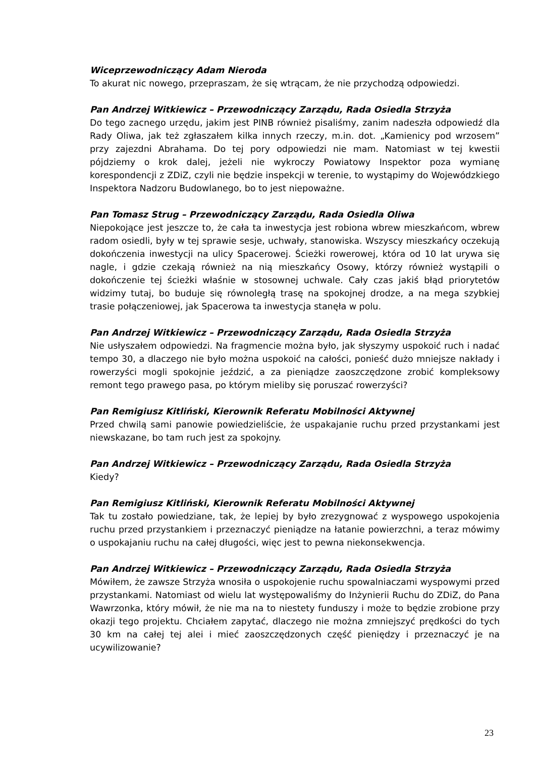Wiceprzewodniczący Adam Nieroda
To akurat nic nowego, przepraszam, że się wtrącam, że nie przychodzą odpowiedzi.
Pan Andrzej Witkiewicz – Przewodniczący Zarządu, Rada Osiedla Strzyża
Do tego zacnego urzędu, jakim jest PINB również pisaliśmy, zanim nadeszła odpowiedź dla Rady Oliwa, jak też zgłaszałem kilka innych rzeczy, m.in. dot. „Kamienicy pod wrzosem” przy zajezdni Abrahama. Do tej pory odpowiedzi nie mam. Natomiast w tej kwestii pójdziemy o krok dalej, jeżeli nie wykroczy Powiatowy Inspektor poza wymianę korespondencji z ZDiZ, czyli nie będzie inspekcji w terenie, to wystąpimy do Wojewódzkiego Inspektora Nadzoru Budowlanego, bo to jest niepoważne.
Pan Tomasz Strug – Przewodniczący Zarządu, Rada Osiedla Oliwa
Niepokojące jest jeszcze to, że cała ta inwestycja jest robiona wbrew mieszkańcom, wbrew radom osiedli, były w tej sprawie sesje, uchwały, stanowiska. Wszyscy mieszkańcy oczekują dokończenia inwestycji na ulicy Spacerowej. Ścieżki rowerowej, która od 10 lat urywa się nagle, i gdzie czekają również na nią mieszkańcy Osowy, którzy również wystąpili o dokończenie tej ścieżki właśnie w stosownej uchwale. Cały czas jakiś błąd priorytetów widzimy tutaj, bo buduje się równoległą trasę na spokojnej drodze, a na mega szybkiej trasie połączeniowej, jak Spacerowa ta inwestycja stanęła w polu.
Pan Andrzej Witkiewicz – Przewodniczący Zarządu, Rada Osiedla Strzyża
Nie usłyszałem odpowiedzi. Na fragmencie można było, jak słyszymy uspokoić ruch i nadać tempo 30, a dlaczego nie było można uspokoić na całości, ponieść dużo mniejsze nakłady i rowerzyści mogli spokojnie jeździć, a za pieniądze zaoszczędzone zrobić kompleksowy remont tego prawego pasa, po którym mieliby się poruszać rowerzyści?
Pan Remigiusz Kitliński, Kierownik Referatu Mobilności Aktywnej
Przed chwilą sami panowie powiedzieliście, że uspakajanie ruchu przed przystankami jest niewskazane, bo tam ruch jest za spokojny.
Pan Andrzej Witkiewicz – Przewodniczący Zarządu, Rada Osiedla Strzyża
Kiedy?
Pan Remigiusz Kitliński, Kierownik Referatu Mobilności Aktywnej
Tak tu zostało powiedziane, tak, że lepiej by było zrezygnować z wyspowego uspokojenia ruchu przed przystankiem i przeznaczyć pieniądze na łatanie powierzchni, a teraz mówimy o uspokajaniu ruchu na całej długości, więc jest to pewna niekonsekwencja.
Pan Andrzej Witkiewicz – Przewodniczący Zarządu, Rada Osiedla Strzyża
Mówiłem, że zawsze Strzyża wnosiła o uspokojenie ruchu spowalniaczami wyspowymi przed przystankami. Natomiast od wielu lat występowaliśmy do Inżynierii Ruchu do ZDiZ, do Pana Wawrzonka, który mówił, że nie ma na to niestety funduszy i może to będzie zrobione przy okazji tego projektu. Chciałem zapytać, dlaczego nie można zmniejszyć prędkości do tych 30 km na całej tej alei i mieć zaoszczędzonych część pieniędzy i przeznaczyć je na ucywilizowanie?
23